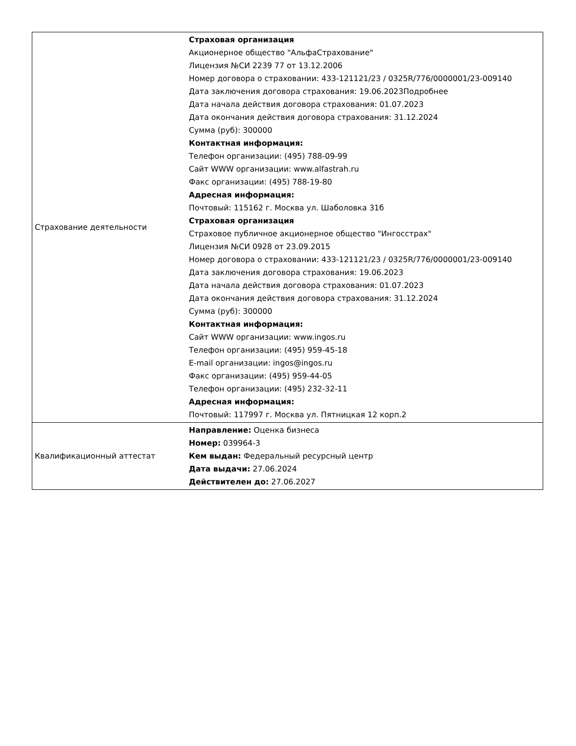| Страхование деятельности | Страховая организация Акционерное общество "АльфаСтрахование" Лицензия №СИ 2239 77 от 13.12.2006 Номер договора о страховании: 433-121121/23 / 0325R/776/0000001/23-009140 Дата заключения договора страхования: 19.06.2023Подробнее Дата начала действия договора страхования: 01.07.2023 Дата окончания действия договора страхования: 31.12.2024 Сумма (руб): 300000 Контактная информация: Телефон организации: (495) 788-09-99 Сайт WWW организации: www.alfastrah.ru Факс организации: (495) 788-19-80 Адресная информация: Почтовый: 115162 г. Москва ул. Шаболовка 31б Страховая организация Страховое публичное акционерное общество "Ингосстрах" Лицензия №СИ 0928 от 23.09.2015 Номер договора о страховании: 433-121121/23 / 0325R/776/0000001/23-009140 Дата заключения договора страхования: 19.06.2023 Дата начала действия договора страхования: 01.07.2023 Дата окончания действия договора страхования: 31.12.2024 Сумма (руб): 300000 Контактная информация: Сайт WWW организации: www.ingos.ru Телефон организации: (495) 959-45-18 E-mail организации: ingos@ingos.ru Факс организации: (495) 959-44-05 Телефон организации: (495) 232-32-11 Адресная информация: Почтовый: 117997 г. Москва ул. Пятницкая 12 корп.2 |
| Квалификационный аттестат | Направление: Оценка бизнеса Номер: 039964-3 Кем выдан: Федеральный ресурсный центр Дата выдачи: 27.06.2024 Действителен до: 27.06.2027 |